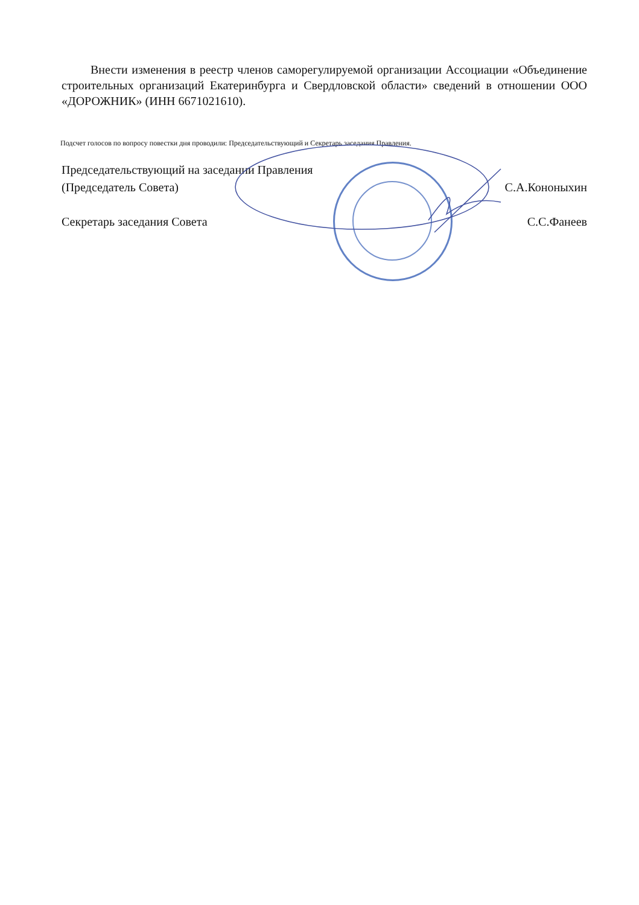Внести изменения в реестр членов саморегулируемой организации Ассоциации «Объединение строительных организаций Екатеринбурга и Свердловской области» сведений в отношении ООО «ДОРОЖНИК» (ИНН 6671021610).
Подсчет голосов по вопросу повестки дня проводили: Председательствующий и Секретарь заседания Правления.
Председательствующий на заседании Правления
(Председатель Совета) С.А.Кононыхин
Секретарь заседания Совета С.С.Фанеев